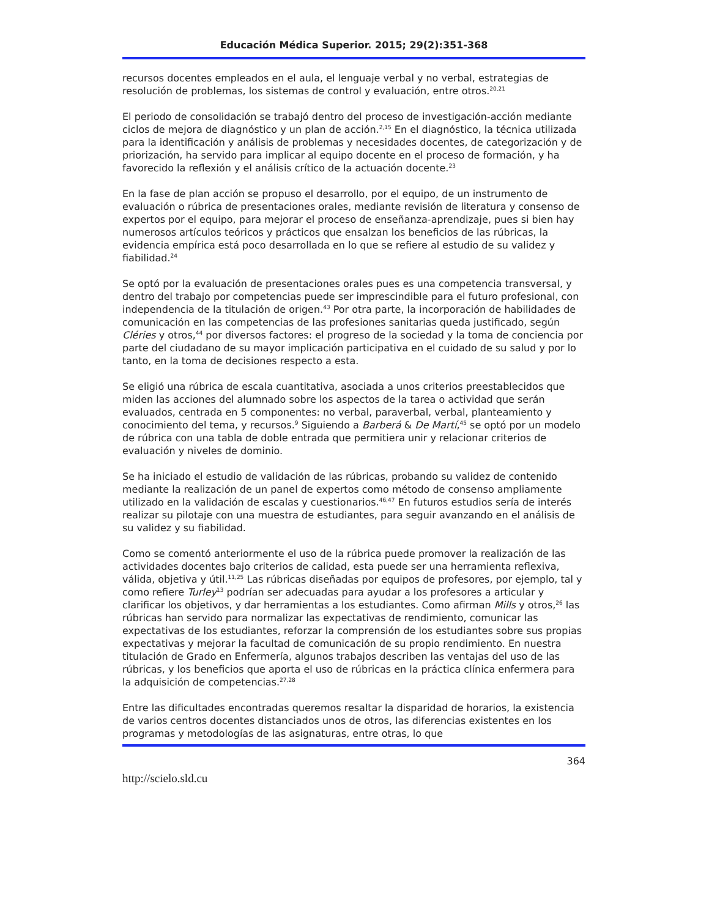Educación Médica Superior. 2015; 29(2):351-368
recursos docentes empleados en el aula, el lenguaje verbal y no verbal, estrategias de resolución de problemas, los sistemas de control y evaluación, entre otros.<sup>20,21</sup>
El periodo de consolidación se trabajó dentro del proceso de investigación-acción mediante ciclos de mejora de diagnóstico y un plan de acción.<sup>2,15</sup> En el diagnóstico, la técnica utilizada para la identificación y análisis de problemas y necesidades docentes, de categorización y de priorización, ha servido para implicar al equipo docente en el proceso de formación, y ha favorecido la reflexión y el análisis crítico de la actuación docente.<sup>23</sup>
En la fase de plan acción se propuso el desarrollo, por el equipo, de un instrumento de evaluación o rúbrica de presentaciones orales, mediante revisión de literatura y consenso de expertos por el equipo, para mejorar el proceso de enseñanza-aprendizaje, pues si bien hay numerosos artículos teóricos y prácticos que ensalzan los beneficios de las rúbricas, la evidencia empírica está poco desarrollada en lo que se refiere al estudio de su validez y fiabilidad.<sup>24</sup>
Se optó por la evaluación de presentaciones orales pues es una competencia transversal, y dentro del trabajo por competencias puede ser imprescindible para el futuro profesional, con independencia de la titulación de origen.<sup>43</sup> Por otra parte, la incorporación de habilidades de comunicación en las competencias de las profesiones sanitarias queda justificado, según Cléries y otros,<sup>44</sup> por diversos factores: el progreso de la sociedad y la toma de conciencia por parte del ciudadano de su mayor implicación participativa en el cuidado de su salud y por lo tanto, en la toma de decisiones respecto a esta.
Se eligió una rúbrica de escala cuantitativa, asociada a unos criterios preestablecidos que miden las acciones del alumnado sobre los aspectos de la tarea o actividad que serán evaluados, centrada en 5 componentes: no verbal, paraverbal, verbal, planteamiento y conocimiento del tema, y recursos.<sup>9</sup> Siguiendo a Barberá & De Martí,<sup>45</sup> se optó por un modelo de rúbrica con una tabla de doble entrada que permitiera unir y relacionar criterios de evaluación y niveles de dominio.
Se ha iniciado el estudio de validación de las rúbricas, probando su validez de contenido mediante la realización de un panel de expertos como método de consenso ampliamente utilizado en la validación de escalas y cuestionarios.<sup>46,47</sup> En futuros estudios sería de interés realizar su pilotaje con una muestra de estudiantes, para seguir avanzando en el análisis de su validez y su fiabilidad.
Como se comentó anteriormente el uso de la rúbrica puede promover la realización de las actividades docentes bajo criterios de calidad, esta puede ser una herramienta reflexiva, válida, objetiva y útil.<sup>11,25</sup> Las rúbricas diseñadas por equipos de profesores, por ejemplo, tal y como refiere Turley<sup>13</sup> podrían ser adecuadas para ayudar a los profesores a articular y clarificar los objetivos, y dar herramientas a los estudiantes. Como afirman Mills y otros,<sup>26</sup> las rúbricas han servido para normalizar las expectativas de rendimiento, comunicar las expectativas de los estudiantes, reforzar la comprensión de los estudiantes sobre sus propias expectativas y mejorar la facultad de comunicación de su propio rendimiento. En nuestra titulación de Grado en Enfermería, algunos trabajos describen las ventajas del uso de las rúbricas, y los beneficios que aporta el uso de rúbricas en la práctica clínica enfermera para la adquisición de competencias.<sup>27,28</sup>
Entre las dificultades encontradas queremos resaltar la disparidad de horarios, la existencia de varios centros docentes distanciados unos de otros, las diferencias existentes en los programas y metodologías de las asignaturas, entre otras, lo que
364
http://scielo.sld.cu